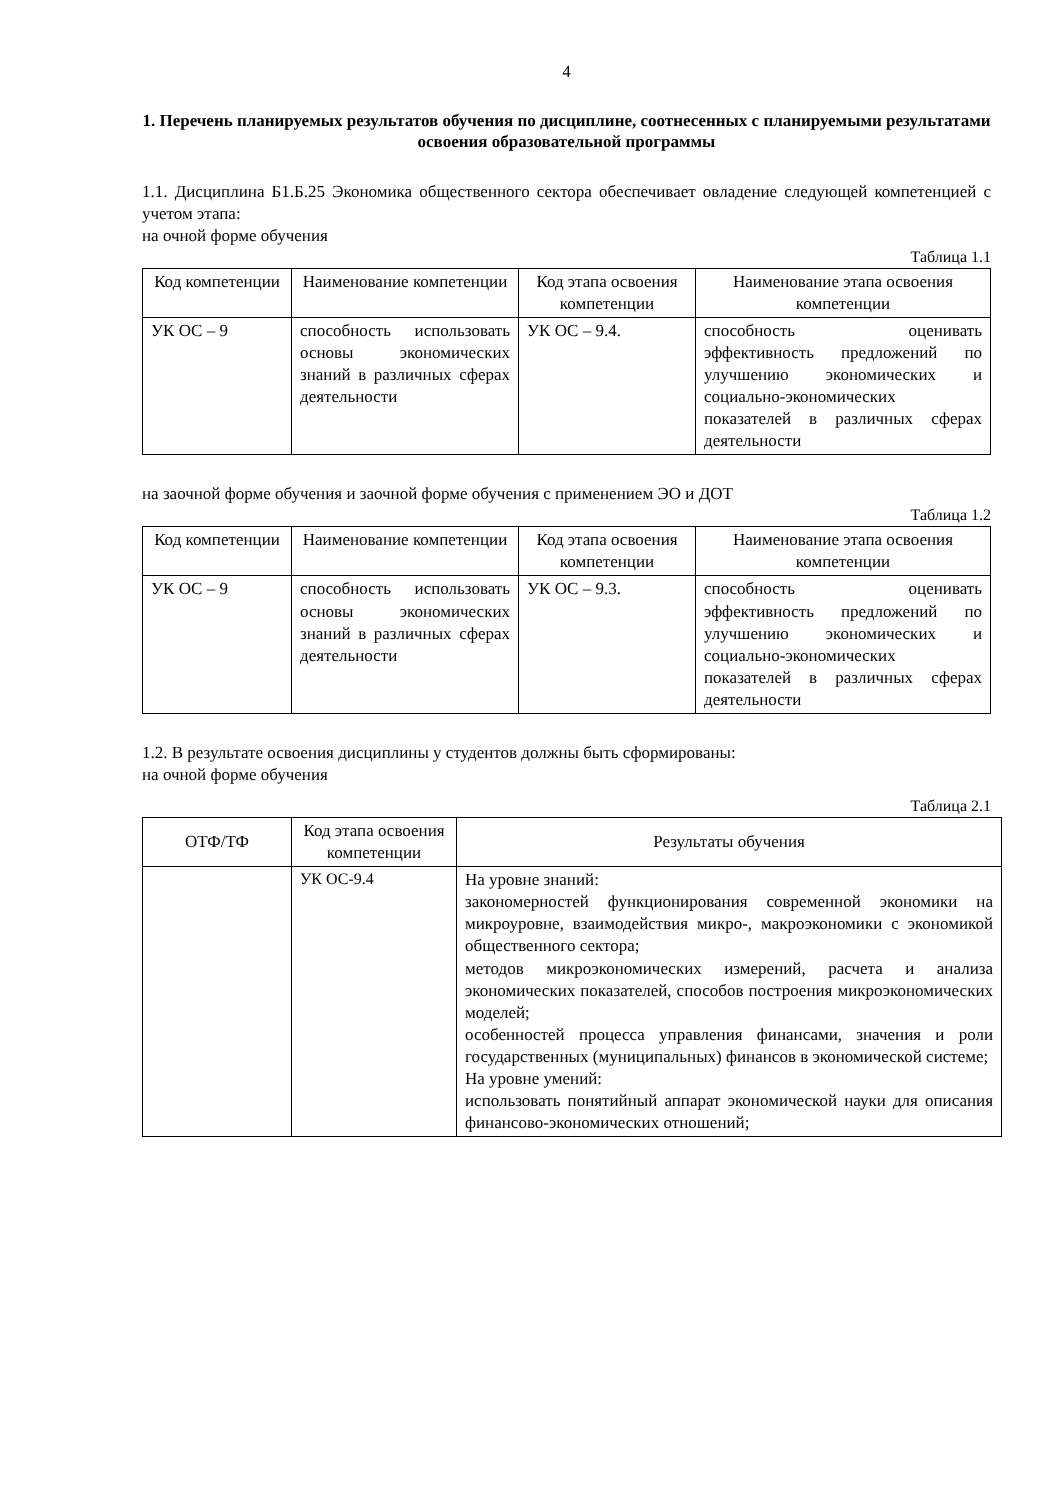4
1. Перечень планируемых результатов обучения по дисциплине, соотнесенных с планируемыми результатами освоения образовательной программы
1.1. Дисциплина Б1.Б.25 Экономика общественного сектора обеспечивает овладение следующей компетенцией с учетом этапа:
на очной форме обучения
Таблица 1.1
| Код компетенции | Наименование компетенции | Код этапа освоения компетенции | Наименование этапа освоения компетенции |
| --- | --- | --- | --- |
| УК ОС – 9 | способность использовать основы экономических знаний в различных сферах деятельности | УК ОС – 9.4. | способность оценивать эффективность предложений по улучшению экономических и социально-экономических показателей в различных сферах деятельности |
на заочной форме обучения и заочной форме обучения с применением ЭО и ДОТ
Таблица 1.2
| Код компетенции | Наименование компетенции | Код этапа освоения компетенции | Наименование этапа освоения компетенции |
| --- | --- | --- | --- |
| УК ОС – 9 | способность использовать основы экономических знаний в различных сферах деятельности | УК ОС – 9.3. | способность оценивать эффективность предложений по улучшению экономических и социально-экономических показателей в различных сферах деятельности |
1.2. В результате освоения дисциплины у студентов должны быть сформированы:
на очной форме обучения
Таблица 2.1
| ОТФ/ТФ | Код этапа освоения компетенции | Результаты обучения |
| --- | --- | --- |
| | УК ОС-9.4 | На уровне знаний: закономерностей функционирования современной экономики на микроуровне, взаимодействия микро-, макроэкономики с экономикой общественного сектора; методов микроэкономических измерений, расчета и анализа экономических показателей, способов построения микроэкономических моделей; особенностей процесса управления финансами, значения и роли государственных (муниципальных) финансов в экономической системе; На уровне умений: использовать понятийный аппарат экономической науки для описания финансово-экономических отношений; |